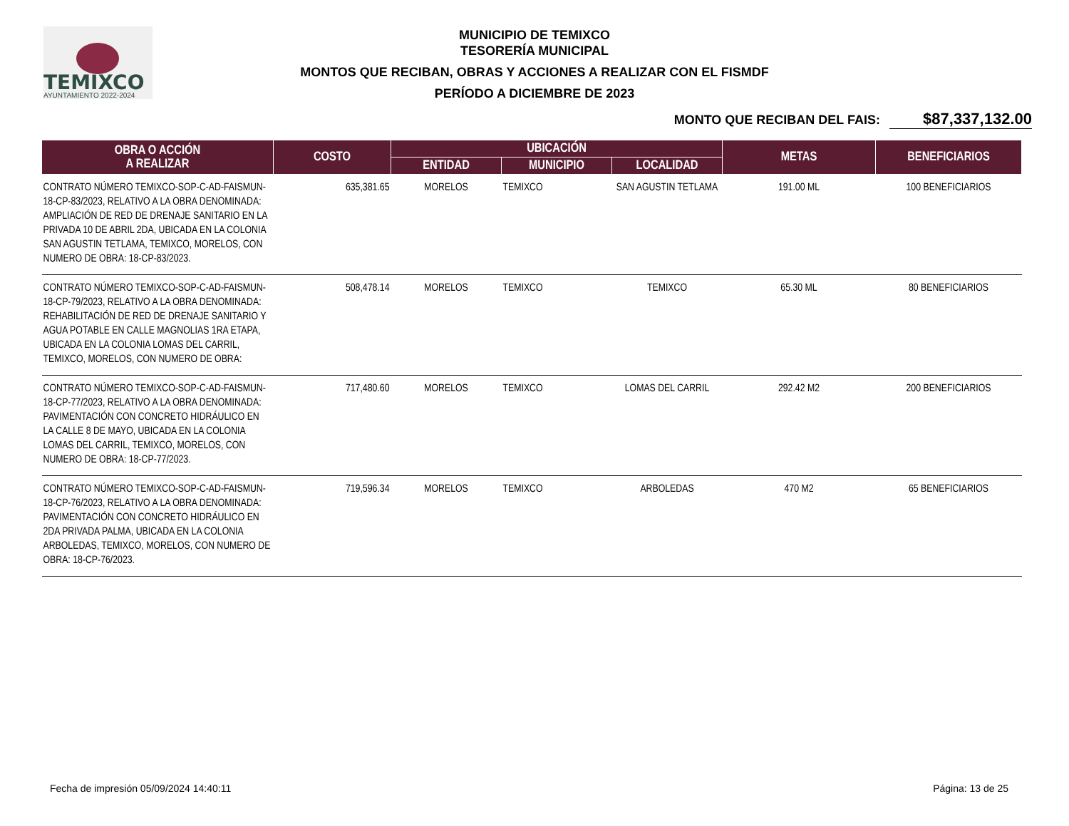TEMIXCO
AYUNTAMIENTO 2022-2024
MUNICIPIO DE TEMIXCO
TESORERÍA MUNICIPAL
MONTOS QUE RECIBAN, OBRAS Y ACCIONES A REALIZAR CON EL FISMDF
PERÍODO A DICIEMBRE DE 2023
MONTO QUE RECIBAN DEL FAIS: $87,337,132.00
| OBRA O ACCIÓN A REALIZAR | COSTO | UBICACIÓN | | | METAS | BENEFICIARIOS |
| --- | --- | --- | --- | --- | --- | --- |
| | | ENTIDAD | MUNICIPIO | LOCALIDAD | | |
| CONTRATO NÚMERO TEMIXCO-SOP-C-AD-FAISMUN-18-CP-83/2023, RELATIVO A LA OBRA DENOMINADA: AMPLIACIÓN DE RED DE DRENAJE SANITARIO EN LA PRIVADA 10 DE ABRIL 2DA, UBICADA EN LA COLONIA SAN AGUSTIN TETLAMA, TEMIXCO, MORELOS, CON NUMERO DE OBRA: 18-CP-83/2023. | 635,381.65 | MORELOS | TEMIXCO | SAN AGUSTIN TETLAMA | 191.00 ML | 100 BENEFICIARIOS |
| CONTRATO NÚMERO TEMIXCO-SOP-C-AD-FAISMUN-18-CP-79/2023, RELATIVO A LA OBRA DENOMINADA: REHABILITACIÓN DE RED DE DRENAJE SANITARIO Y AGUA POTABLE EN CALLE MAGNOLIAS 1RA ETAPA, UBICADA EN LA COLONIA LOMAS DEL CARRIL, TEMIXCO, MORELOS, CON NUMERO DE OBRA: | 508,478.14 | MORELOS | TEMIXCO | TEMIXCO | 65.30 ML | 80 BENEFICIARIOS |
| CONTRATO NÚMERO TEMIXCO-SOP-C-AD-FAISMUN-18-CP-77/2023, RELATIVO A LA OBRA DENOMINADA: PAVIMENTACIÓN CON CONCRETO HIDRÁULICO EN LA CALLE 8 DE MAYO, UBICADA EN LA COLONIA LOMAS DEL CARRIL, TEMIXCO, MORELOS, CON NUMERO DE OBRA: 18-CP-77/2023. | 717,480.60 | MORELOS | TEMIXCO | LOMAS DEL CARRIL | 292.42 M2 | 200 BENEFICIARIOS |
| CONTRATO NÚMERO TEMIXCO-SOP-C-AD-FAISMUN-18-CP-76/2023, RELATIVO A LA OBRA DENOMINADA: PAVIMENTACIÓN CON CONCRETO HIDRÁULICO EN 2DA PRIVADA PALMA, UBICADA EN LA COLONIA ARBOLEDAS, TEMIXCO, MORELOS, CON NUMERO DE OBRA: 18-CP-76/2023. | 719,596.34 | MORELOS | TEMIXCO | ARBOLEDAS | 470 M2 | 65 BENEFICIARIOS |
Fecha de impresión 05/09/2024 14:40:11 Página: 13 de 25